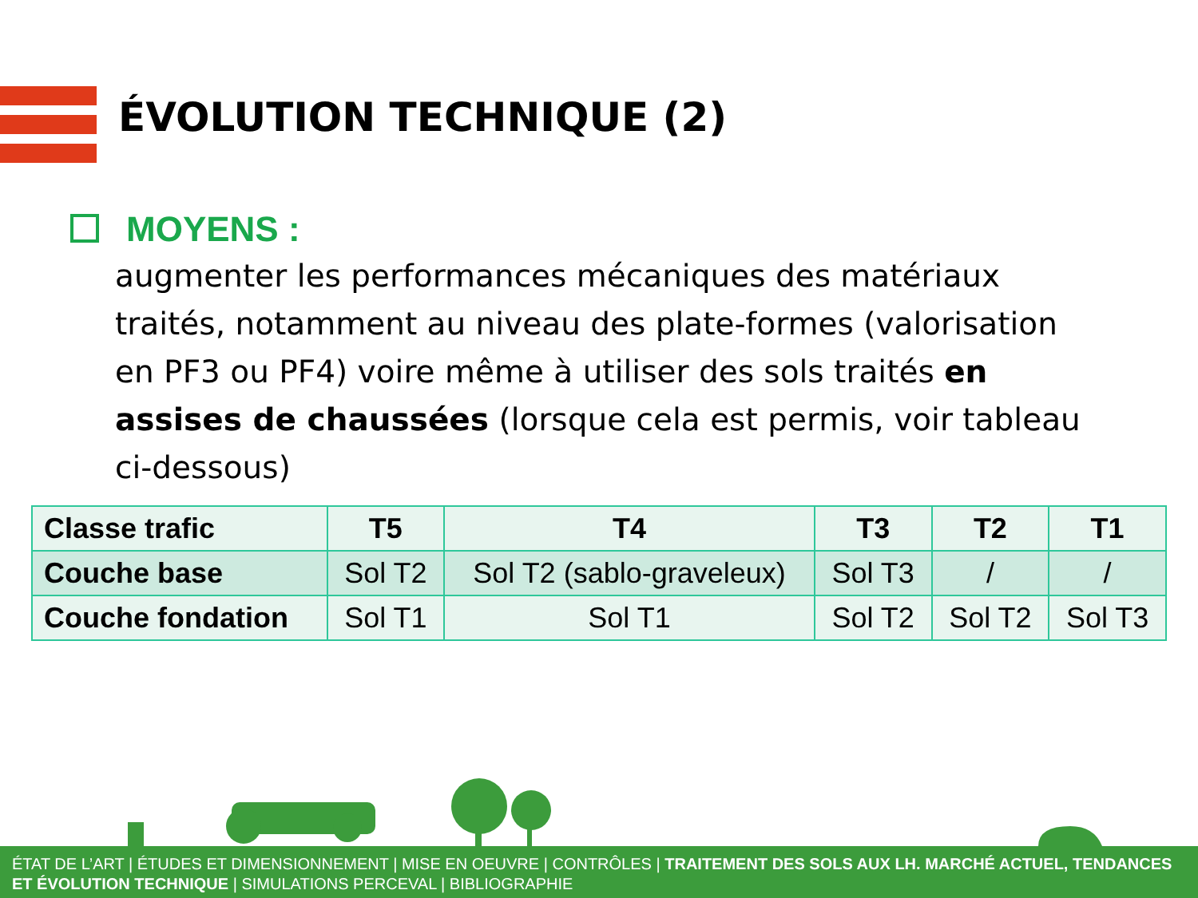ÉVOLUTION TECHNIQUE (2)
MOYENS :
augmenter les performances mécaniques des matériaux traités, notamment au niveau des plate-formes (valorisation en PF3 ou PF4) voire même à utiliser des sols traités en assises de chaussées (lorsque cela est permis, voir tableau ci-dessous)
| Classe trafic | T5 | T4 | T3 | T2 | T1 |
| --- | --- | --- | --- | --- | --- |
| Couche base | Sol T2 | Sol T2 (sablo-graveleux) | Sol T3 | / | / |
| Couche fondation | Sol T1 | Sol T1 | Sol T2 | Sol T2 | Sol T3 |
ÉTAT DE L’ART | ÉTUDES ET DIMENSIONNEMENT | MISE EN OEUVRE | CONTRÔLES | TRAITEMENT DES SOLS AUX LH. MARCHÉ ACTUEL, TENDANCES ET ÉVOLUTION TECHNIQUE | SIMULATIONS PERCEVAL | BIBLIOGRAPHIE